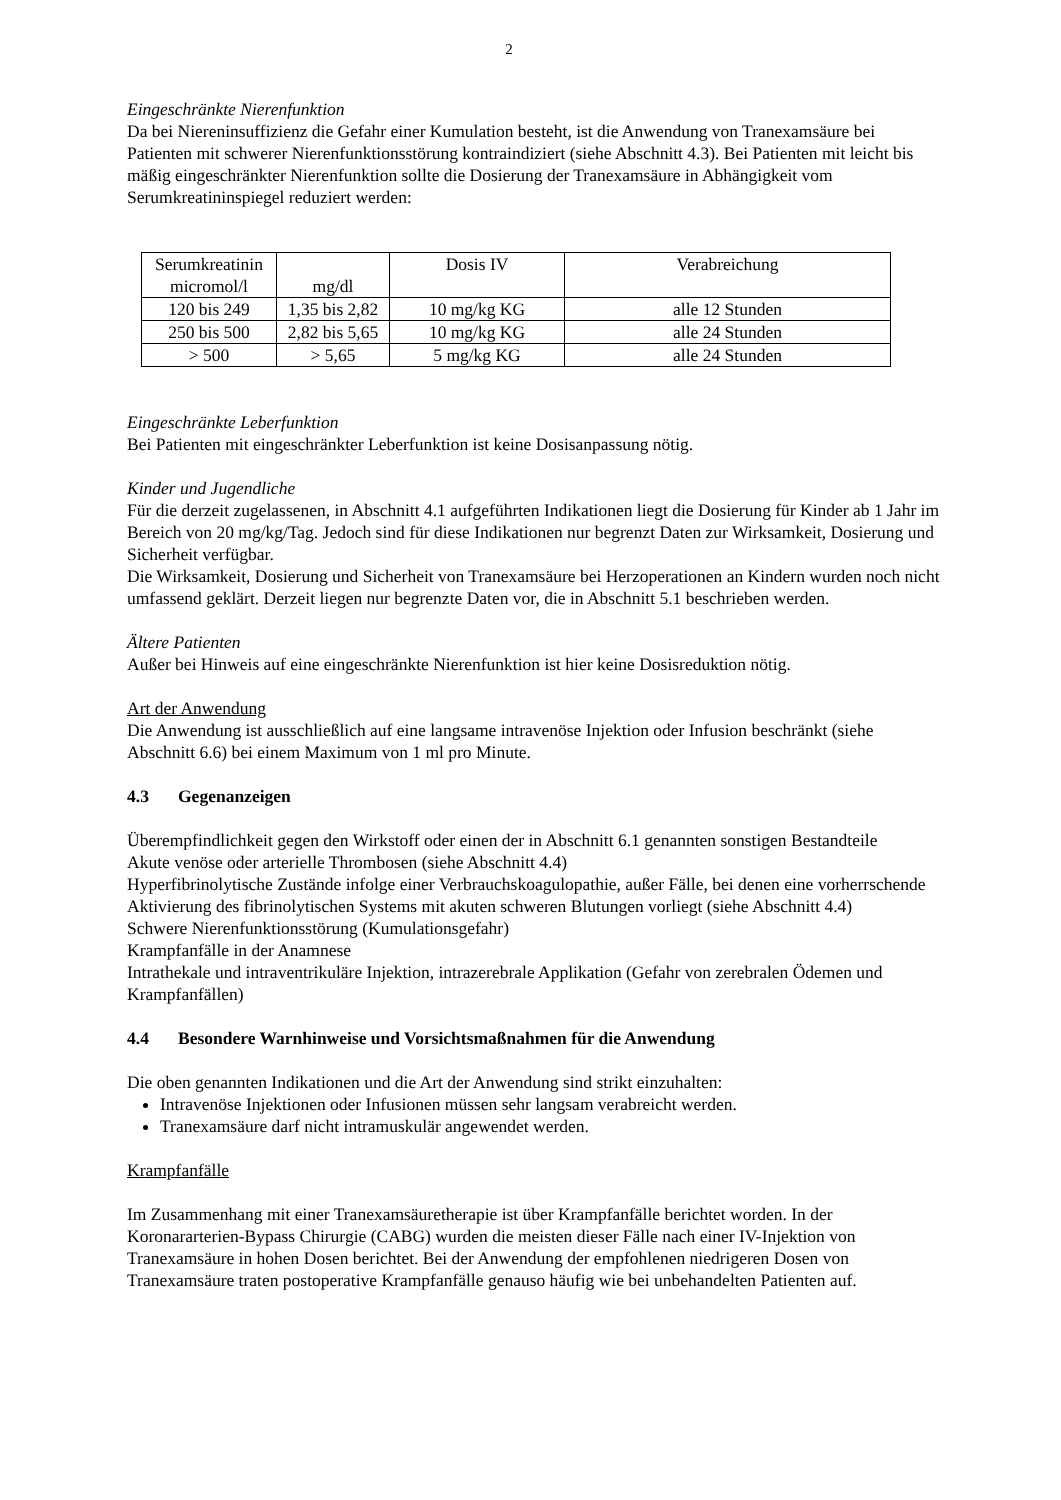2
Eingeschränkte Nierenfunktion
Da bei Niereninsuffizienz die Gefahr einer Kumulation besteht, ist die Anwendung von Tranexamsäure bei Patienten mit schwerer Nierenfunktionsstörung kontraindiziert (siehe Abschnitt 4.3). Bei Patienten mit leicht bis mäßig eingeschränkter Nierenfunktion sollte die Dosierung der Tranexamsäure in Abhängigkeit vom Serumkreatininspiegel reduziert werden:
| Serumkreatinin micromol/l | mg/dl | Dosis IV | Verabreichung |
| --- | --- | --- | --- |
| 120 bis 249 | 1,35 bis 2,82 | 10 mg/kg KG | alle 12 Stunden |
| 250 bis 500 | 2,82 bis 5,65 | 10 mg/kg KG | alle 24 Stunden |
| > 500 | > 5,65 | 5 mg/kg KG | alle 24 Stunden |
Eingeschränkte Leberfunktion
Bei Patienten mit eingeschränkter Leberfunktion ist keine Dosisanpassung nötig.
Kinder und Jugendliche
Für die derzeit zugelassenen, in Abschnitt 4.1 aufgeführten Indikationen liegt die Dosierung für Kinder ab 1 Jahr im Bereich von 20 mg/kg/Tag. Jedoch sind für diese Indikationen nur begrenzt Daten zur Wirksamkeit, Dosierung und Sicherheit verfügbar.
Die Wirksamkeit, Dosierung und Sicherheit von Tranexamsäure bei Herzoperationen an Kindern wurden noch nicht umfassend geklärt. Derzeit liegen nur begrenzte Daten vor, die in Abschnitt 5.1 beschrieben werden.
Ältere Patienten
Außer bei Hinweis auf eine eingeschränkte Nierenfunktion ist hier keine Dosisreduktion nötig.
Art der Anwendung
Die Anwendung ist ausschließlich auf eine langsame intravenöse Injektion oder Infusion beschränkt (siehe Abschnitt 6.6) bei einem Maximum von 1 ml pro Minute.
4.3 Gegenanzeigen
Überempfindlichkeit gegen den Wirkstoff oder einen der in Abschnitt 6.1 genannten sonstigen Bestandteile
Akute venöse oder arterielle Thrombosen (siehe Abschnitt 4.4)
Hyperfibrinolytische Zustände infolge einer Verbrauchskoagulopathie, außer Fälle, bei denen eine vorherrschende Aktivierung des fibrinolytischen Systems mit akuten schweren Blutungen vorliegt (siehe Abschnitt 4.4)
Schwere Nierenfunktionsstörung (Kumulationsgefahr)
Krampfanfälle in der Anamnese
Intrathekale und intraventrikuläre Injektion, intrazerebrale Applikation (Gefahr von zerebralen Ödemen und Krampfanfällen)
4.4 Besondere Warnhinweise und Vorsichtsmaßnahmen für die Anwendung
Die oben genannten Indikationen und die Art der Anwendung sind strikt einzuhalten:
Intravenöse Injektionen oder Infusionen müssen sehr langsam verabreicht werden.
Tranexamsäure darf nicht intramuskulär angewendet werden.
Krampfanfälle
Im Zusammenhang mit einer Tranexamsäuretherapie ist über Krampfanfälle berichtet worden. In der Koronararterien-Bypass Chirurgie (CABG) wurden die meisten dieser Fälle nach einer IV-Injektion von Tranexamsäure in hohen Dosen berichtet. Bei der Anwendung der empfohlenen niedrigeren Dosen von Tranexamsäure traten postoperative Krampfanfälle genauso häufig wie bei unbehandelten Patienten auf.